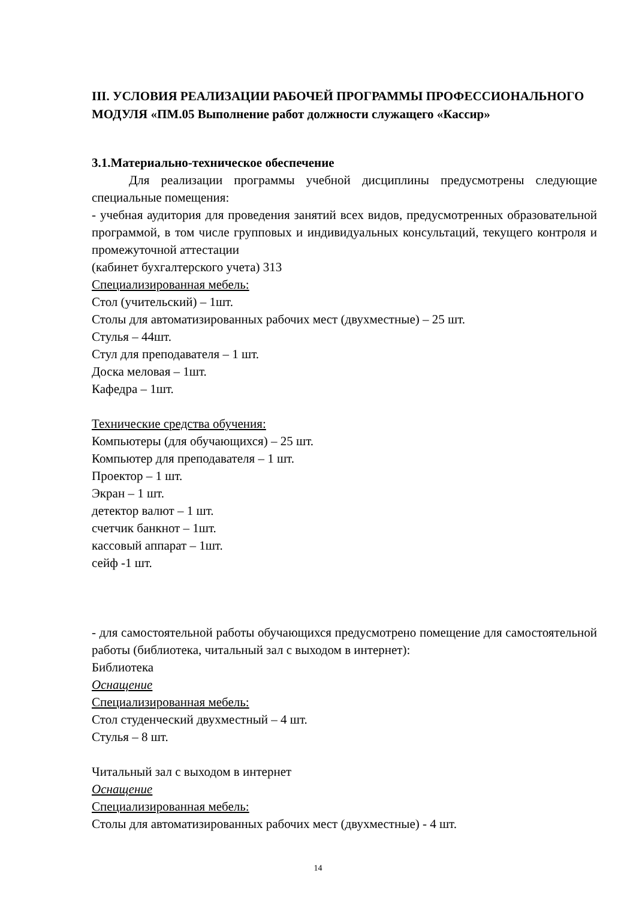III. УСЛОВИЯ РЕАЛИЗАЦИИ РАБОЧЕЙ ПРОГРАММЫ ПРОФЕССИОНАЛЬНОГО МОДУЛЯ «ПМ.05 Выполнение работ должности служащего «Кассир»
3.1.Материально-техническое обеспечение
Для реализации программы учебной дисциплины предусмотрены следующие специальные помещения:
- учебная аудитория для проведения занятий всех видов, предусмотренных образовательной программой, в том числе групповых и индивидуальных консультаций, текущего контроля и промежуточной аттестации
(кабинет бухгалтерского учета) 313
Специализированная мебель:
Стол (учительский) – 1шт.
Столы для автоматизированных рабочих мест (двухместные) – 25 шт.
Стулья – 44шт.
Стул для преподавателя – 1 шт.
Доска меловая – 1шт.
Кафедра – 1шт.
Технические средства обучения:
Компьютеры (для обучающихся) – 25 шт.
Компьютер для преподавателя – 1 шт.
Проектор – 1 шт.
Экран – 1 шт.
детектор валют – 1 шт.
счетчик банкнот – 1шт.
кассовый аппарат – 1шт.
сейф -1 шт.
- для самостоятельной работы обучающихся предусмотрено помещение для самостоятельной работы (библиотека, читальный зал с выходом в интернет):
Библиотека
Оснащение
Специализированная мебель:
Стол студенческий двухместный – 4 шт.
Стулья – 8 шт.
Читальный зал с выходом в интернет
Оснащение
Специализированная мебель:
Столы для автоматизированных рабочих мест (двухместные) - 4 шт.
14